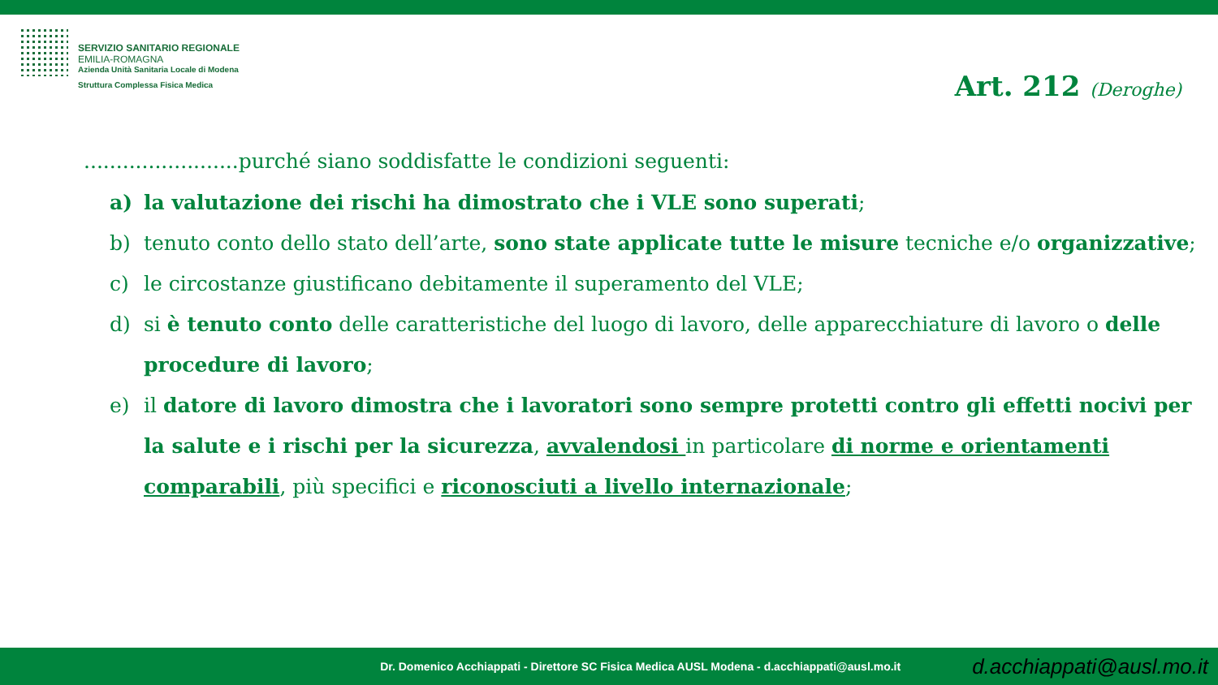SERVIZIO SANITARIO REGIONALE
EMILIA-ROMAGNA
Azienda Unità Sanitaria Locale di Modena
Struttura Complessa Fisica Medica
Art. 212 (Deroghe)
........................purché siano soddisfatte le condizioni seguenti:
a) la valutazione dei rischi ha dimostrato che i VLE sono superati;
b) tenuto conto dello stato dell’arte, sono state applicate tutte le misure tecniche e/o organizzative;
c) le circostanze giustificano debitamente il superamento del VLE;
d) si è tenuto conto delle caratteristiche del luogo di lavoro, delle apparecchiature di lavoro o delle procedure di lavoro;
e) il datore di lavoro dimostra che i lavoratori sono sempre protetti contro gli effetti nocivi per la salute e i rischi per la sicurezza, avvalendosi in particolare di norme e orientamenti comparabili, più specifici e riconosciuti a livello internazionale;
Dr. Domenico Acchiappati - Direttore SC Fisica Medica AUSL Modena - d.acchiappati@ausl.mo.it d.acchiappati@ausl.mo.it